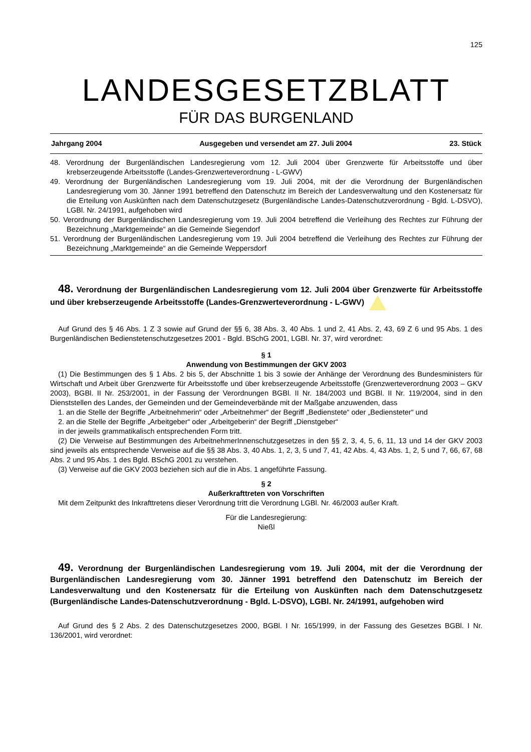125
LANDESGESETZBLATT
FÜR DAS BURGENLAND
Jahrgang 2004 Ausgegeben und versendet am 27. Juli 2004 23. Stück
48. Verordnung der Burgenländischen Landesregierung vom 12. Juli 2004 über Grenzwerte für Arbeitsstoffe und über krebserzeugende Arbeitsstoffe (Landes-Grenzwerteverordnung - L-GWV)
49. Verordnung der Burgenländischen Landesregierung vom 19. Juli 2004, mit der die Verordnung der Burgenländischen Landesregierung vom 30. Jänner 1991 betreffend den Datenschutz im Bereich der Landesverwaltung und den Kostenersatz für die Erteilung von Auskünften nach dem Datenschutzgesetz (Burgenländische Landes-Datenschutzverordnung - Bgld. L-DSVO), LGBl. Nr. 24/1991, aufgehoben wird
50. Verordnung der Burgenländischen Landesregierung vom 19. Juli 2004 betreffend die Verleihung des Rechtes zur Führung der Bezeichnung „Marktgemeinde“ an die Gemeinde Siegendorf
51. Verordnung der Burgenländischen Landesregierung vom 19. Juli 2004 betreffend die Verleihung des Rechtes zur Führung der Bezeichnung „Marktgemeinde“ an die Gemeinde Weppersdorf
48. Verordnung der Burgenländischen Landesregierung vom 12. Juli 2004 über Grenzwerte für Arbeitsstoffe und über krebserzeugende Arbeitsstoffe (Landes-Grenzwerteverordnung - L-GWV)
Auf Grund des § 46 Abs. 1 Z 3 sowie auf Grund der §§ 6, 38 Abs. 3, 40 Abs. 1 und 2, 41 Abs. 2, 43, 69 Z 6 und 95 Abs. 1 des Burgenländischen Bedienstetenschutzgesetzes 2001 - Bgld. BSchG 2001, LGBl. Nr. 37, wird verordnet:
§ 1
Anwendung von Bestimmungen der GKV 2003
(1) Die Bestimmungen des § 1 Abs. 2 bis 5, der Abschnitte 1 bis 3 sowie der Anhänge der Verordnung des Bundesministers für Wirtschaft und Arbeit über Grenzwerte für Arbeitsstoffe und über krebserzeugende Arbeitsstoffe (Grenzwerteverordnung 2003 – GKV 2003), BGBl. II Nr. 253/2001, in der Fassung der Verordnungen BGBl. II Nr. 184/2003 und BGBl. II Nr. 119/2004, sind in den Dienststellen des Landes, der Gemeinden und der Gemeindeverbände mit der Maßgabe anzuwenden, dass
1. an die Stelle der Begriffe „Arbeitnehmerin“ oder „Arbeitnehmer“ der Begriff „Bedienstete“ oder „Bediensteter“ und
2. an die Stelle der Begriffe „Arbeitgeber“ oder „Arbeitgeberin“ der Begriff „Dienstgeber“
in der jeweils grammatikalisch entsprechenden Form tritt.
(2) Die Verweise auf Bestimmungen des ArbeitnehmerInnenschutzgesetzes in den §§ 2, 3, 4, 5, 6, 11, 13 und 14 der GKV 2003 sind jeweils als entsprechende Verweise auf die §§ 38 Abs. 3, 40 Abs. 1, 2, 3, 5 und 7, 41, 42 Abs. 4, 43 Abs. 1, 2, 5 und 7, 66, 67, 68 Abs. 2 und 95 Abs. 1 des Bgld. BSchG 2001 zu verstehen.
(3) Verweise auf die GKV 2003 beziehen sich auf die in Abs. 1 angeführte Fassung.
§ 2
Außerkrafttreten von Vorschriften
Mit dem Zeitpunkt des Inkrafttretens dieser Verordnung tritt die Verordnung LGBl. Nr. 46/2003 außer Kraft.
Für die Landesregierung:
Nießl
49. Verordnung der Burgenländischen Landesregierung vom 19. Juli 2004, mit der die Verordnung der Burgenländischen Landesregierung vom 30. Jänner 1991 betreffend den Datenschutz im Bereich der Landesverwaltung und den Kostenersatz für die Erteilung von Auskünften nach dem Datenschutzgesetz (Burgenländische Landes-Datenschutzverordnung - Bgld. L-DSVO), LGBl. Nr. 24/1991, aufgehoben wird
Auf Grund des § 2 Abs. 2 des Datenschutzgesetzes 2000, BGBl. I Nr. 165/1999, in der Fassung des Gesetzes BGBl. I Nr. 136/2001, wird verordnet: